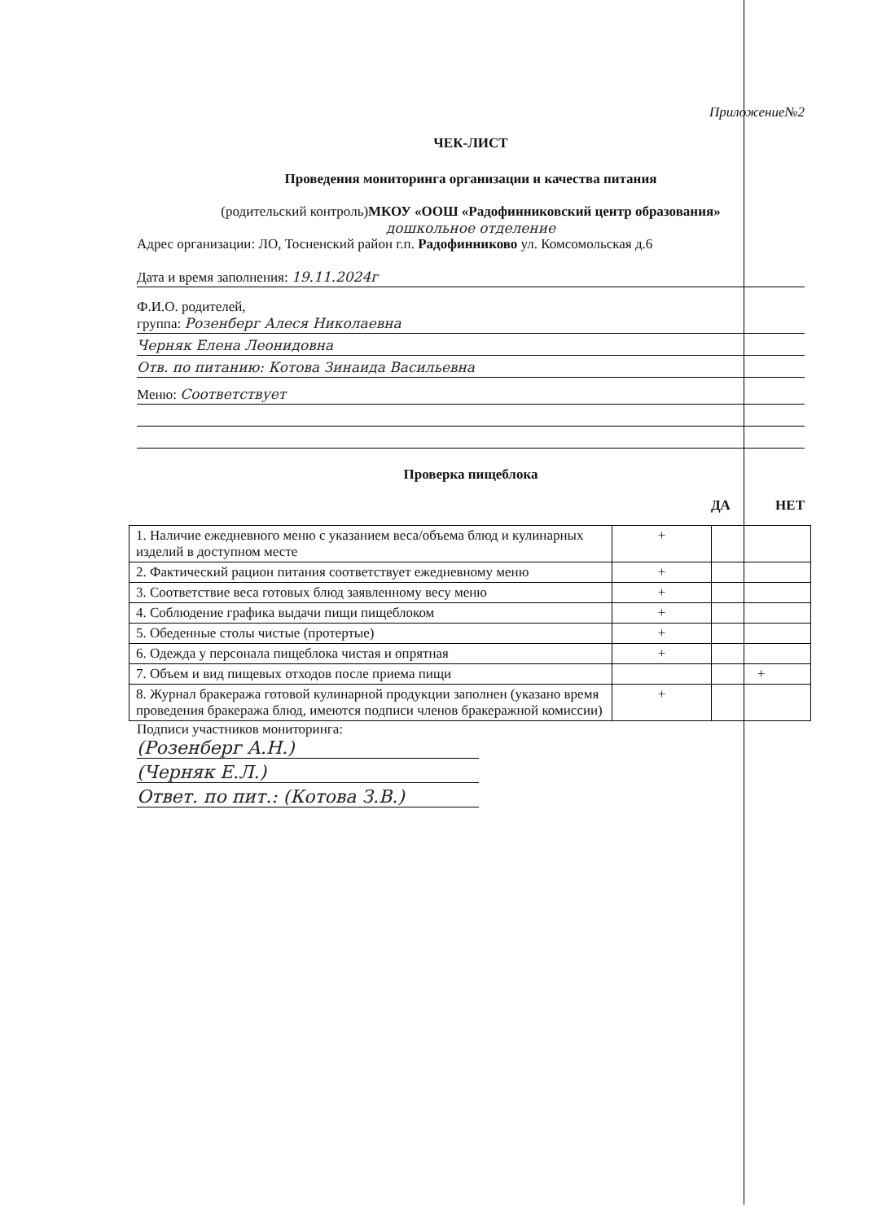Приложение№2
ЧЕК-ЛИСТ
Проведения мониторинга организации и качества питания
(родительский контроль)МКОУ «ООШ «Радофинниковский центр образования»
дошкольное отделение
Адрес организации: ЛО, Тосненский район г.п. Радофинниково ул. Комсомольская д.6
Дата и время заполнения: 19.11.2024г
Ф.И.О. родителей,
группа: Розенберг Алеся Николаевна
Черняк Елена Леонидовна
Отв. по питанию: Котова Зинаида Васильевна
Меню: Соответствует
Проверка пищеблока
ДА НЕТ
| 1. Наличие ежедневного меню с указанием веса/объема блюд и кулинарных изделий в доступном месте | + | |
| 2. Фактический рацион питания соответствует ежедневному меню | + | |
| 3. Соответствие веса готовых блюд заявленному весу меню | + | |
| 4. Соблюдение графика выдачи пищи пищеблоком | + | |
| 5. Обеденные столы чистые (протертые) | + | |
| 6. Одежда у персонала пищеблока чистая и опрятная | + | |
| 7. Объем и вид пищевых отходов после приема пищи | | + |
| 8. Журнал бракеража готовой кулинарной продукции заполнен (указано время проведения бракеража блюд, имеются подписи членов бракеражной комиссии) | + | |
Подписи участников мониторинга:
(Розенберг А.Н.)
(Черняк Е.Л.)
Ответ. по пит.: (Котова З.В.)